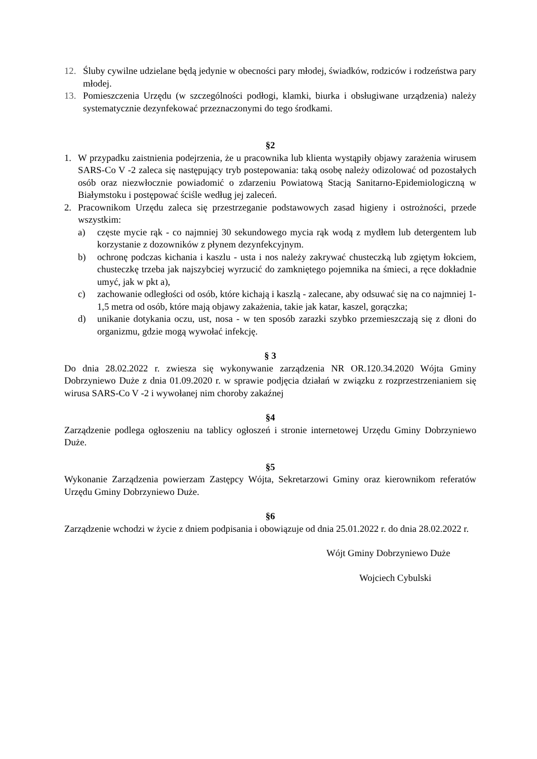12. Śluby cywilne udzielane będą jedynie w obecności pary młodej, świadków, rodziców i rodzeństwa pary młodej.
13. Pomieszczenia Urzędu (w szczególności podłogi, klamki, biurka i obsługiwane urządzenia) należy systematycznie dezynfekować przeznaczonymi do tego środkami.
§2
1. W przypadku zaistnienia podejrzenia, że u pracownika lub klienta wystąpiły objawy zarażenia wirusem SARS-Co V -2 zaleca się następujący tryb postepowania: taką osobę należy odizolować od pozostałych osób oraz niezwłocznie powiadomić o zdarzeniu Powiatową Stacją Sanitarno-Epidemiologiczną w Białymstoku i postępować ściśle według jej zaleceń.
2. Pracownikom Urzędu zaleca się przestrzeganie podstawowych zasad higieny i ostrożności, przede wszystkim:
a) częste mycie rąk - co najmniej 30 sekundowego mycia rąk wodą z mydłem lub detergentem lub korzystanie z dozowników z płynem dezynfekcyjnym.
b) ochronę podczas kichania i kaszlu - usta i nos należy zakrywać chusteczką lub zgiętym łokciem, chusteczkę trzeba jak najszybciej wyrzucić do zamkniętego pojemnika na śmieci, a ręce dokładnie umyć, jak w pkt a),
c) zachowanie odległości od osób, które kichają i kaszlą - zalecane, aby odsuwać się na co najmniej 1-1,5 metra od osób, które mają objawy zakażenia, takie jak katar, kaszel, gorączka;
d) unikanie dotykania oczu, ust, nosa - w ten sposób zarazki szybko przemieszczają się z dłoni do organizmu, gdzie mogą wywołać infekcję.
§ 3
Do dnia 28.02.2022 r. zwiesza się wykonywanie zarządzenia NR OR.120.34.2020 Wójta Gminy Dobrzyniewo Duże z dnia 01.09.2020 r. w sprawie podjęcia działań w związku z rozprzestrzenianiem się wirusa SARS-Co V -2 i wywołanej nim choroby zakaźnej
§4
Zarządzenie podlega ogłoszeniu na tablicy ogłoszeń i stronie internetowej Urzędu Gminy Dobrzyniewo Duże.
§5
Wykonanie Zarządzenia powierzam Zastępcy Wójta, Sekretarzowi Gminy oraz kierownikom referatów Urzędu Gminy Dobrzyniewo Duże.
§6
Zarządzenie wchodzi w życie z dniem podpisania i obowiązuje od dnia 25.01.2022 r. do dnia 28.02.2022 r.
Wójt Gminy Dobrzyniewo Duże
Wojciech Cybulski